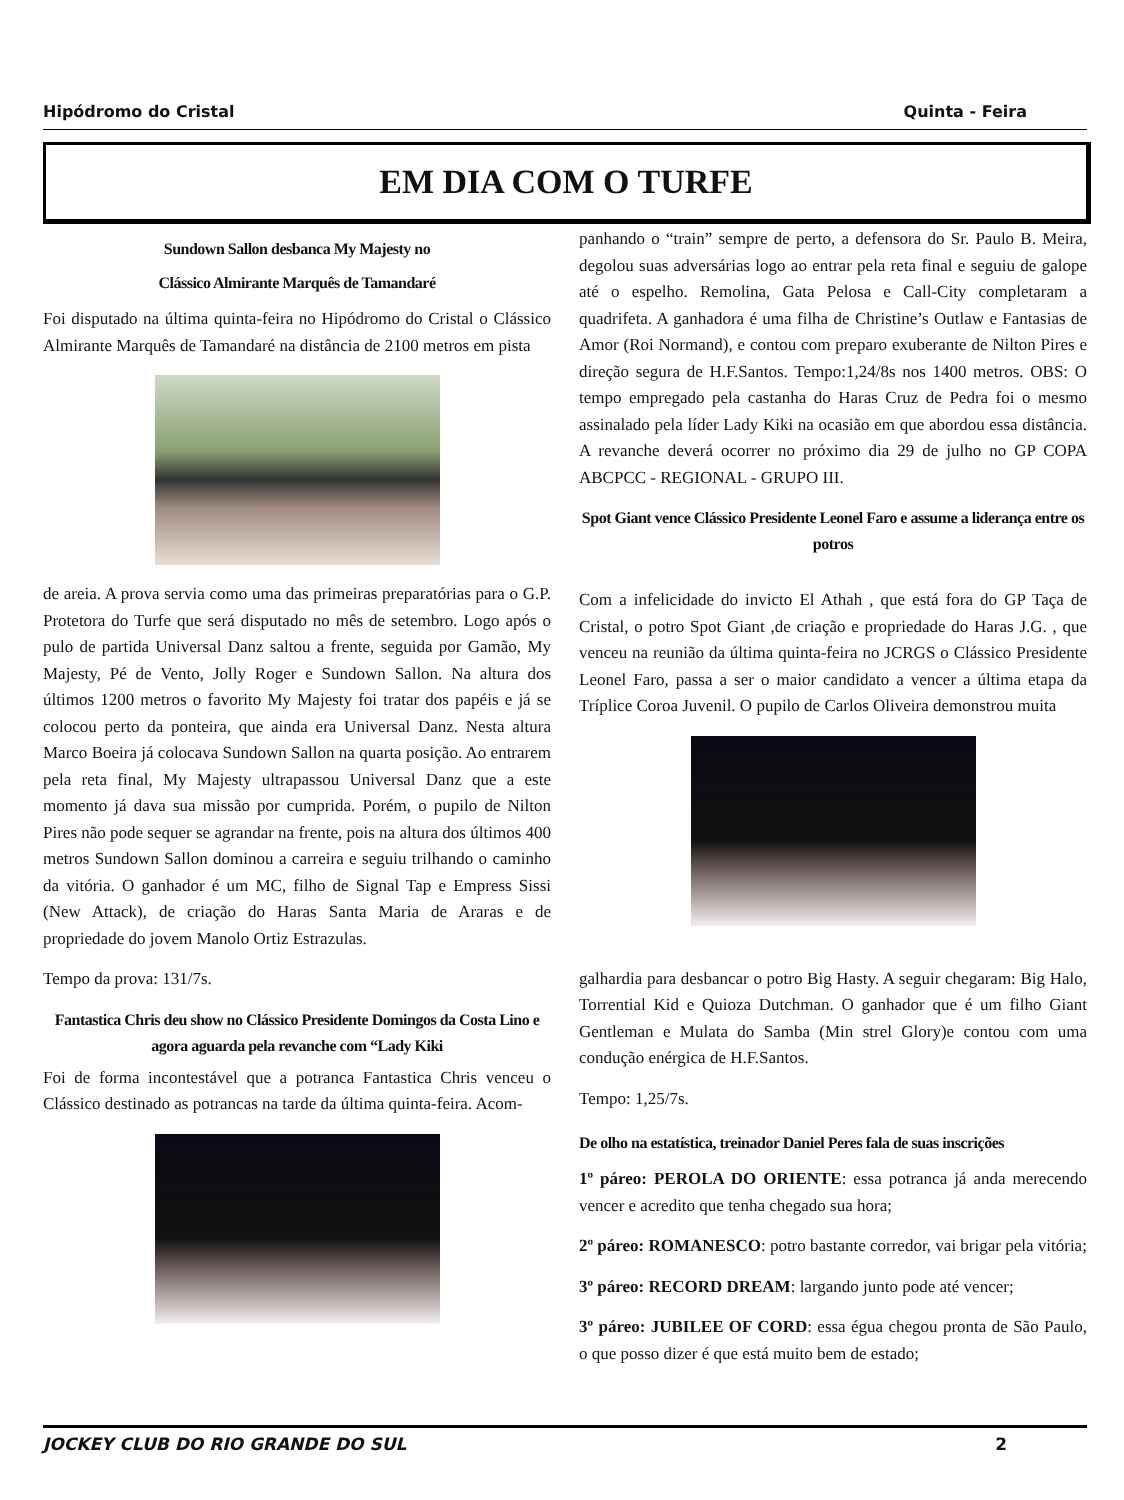Hipódromo do Cristal Quinta - Feira
EM DIA COM O TURFE
Sundown Sallon desbanca My Majesty no
Clássico Almirante Marquês de Tamandaré
Foi disputado na última quinta-feira no Hipódromo do Cristal o Clássico Almirante Marquês de Tamandaré na distância de 2100 metros em pista
de areia. A prova servia como uma das primeiras preparatórias para o G.P. Protetora do Turfe que será disputado no mês de setembro. Logo após o pulo de partida Universal Danz saltou a frente, seguida por Gamão, My Majesty, Pé de Vento, Jolly Roger e Sundown Sallon. Na altura dos últimos 1200 metros o favorito My Majesty foi tratar dos papéis e já se colocou perto da ponteira, que ainda era Universal Danz. Nesta altura Marco Boeira já colocava Sundown Sallon na quarta posição. Ao entrarem pela reta final, My Majesty ultrapassou Universal Danz que a este momento já dava sua missão por cumprida. Porém, o pupilo de Nilton Pires não pode sequer se agrandar na frente, pois na altura dos últimos 400 metros Sundown Sallon dominou a carreira e seguiu trilhando o caminho da vitória. O ganhador é um MC, filho de Signal Tap e Empress Sissi (New Attack), de criação do Haras Santa Maria de Araras e de propriedade do jovem Manolo Ortiz Estrazulas.
Tempo da prova: 131/7s.
Fantastica Chris deu show no Clássico Presidente Domingos da Costa Lino e agora aguarda pela revanche com “Lady Kiki
Foi de forma incontestável que a potranca Fantastica Chris venceu o Clássico destinado as potrancas na tarde da última quinta-feira. Acom-
panhando o “train” sempre de perto, a defensora do Sr. Paulo B. Meira, degolou suas adversárias logo ao entrar pela reta final e seguiu de galope até o espelho. Remolina, Gata Pelosa e Call-City completaram a quadrifeta. A ganhadora é uma filha de Christine’s Outlaw e Fantasias de Amor (Roi Normand), e contou com preparo exuberante de Nilton Pires e direção segura de H.F.Santos. Tempo:1,24/8s nos 1400 metros. OBS: O tempo empregado pela castanha do Haras Cruz de Pedra foi o mesmo assinalado pela líder Lady Kiki na ocasião em que abordou essa distância. A revanche deverá ocorrer no próximo dia 29 de julho no GP COPA ABCPCC - REGIONAL - GRUPO III.
Spot Giant vence Clássico Presidente Leonel Faro e assume a liderança entre os potros
Com a infelicidade do invicto El Athah , que está fora do GP Taça de Cristal, o potro Spot Giant ,de criação e propriedade do Haras J.G. , que venceu na reunião da última quinta-feira no JCRGS o Clássico Presidente Leonel Faro, passa a ser o maior candidato a vencer a última etapa da Tríplice Coroa Juvenil. O pupilo de Carlos Oliveira demonstrou muita
galhardia para desbancar o potro Big Hasty. A seguir chegaram: Big Halo, Torrential Kid e Quioza Dutchman. O ganhador que é um filho Giant Gentleman e Mulata do Samba (Min strel Glory)e contou com uma condução enérgica de H.F.Santos.
Tempo: 1,25/7s.
De olho na estatística, treinador Daniel Peres fala de suas inscrições
1º páreo: PEROLA DO ORIENTE: essa potranca já anda merecendo vencer e acredito que tenha chegado sua hora;
2º páreo: ROMANESCO: potro bastante corredor, vai brigar pela vitória;
3º páreo: RECORD DREAM: largando junto pode até vencer;
3º páreo: JUBILEE OF CORD: essa égua chegou pronta de São Paulo, o que posso dizer é que está muito bem de estado;
JOCKEY CLUB DO RIO GRANDE DO SUL 2